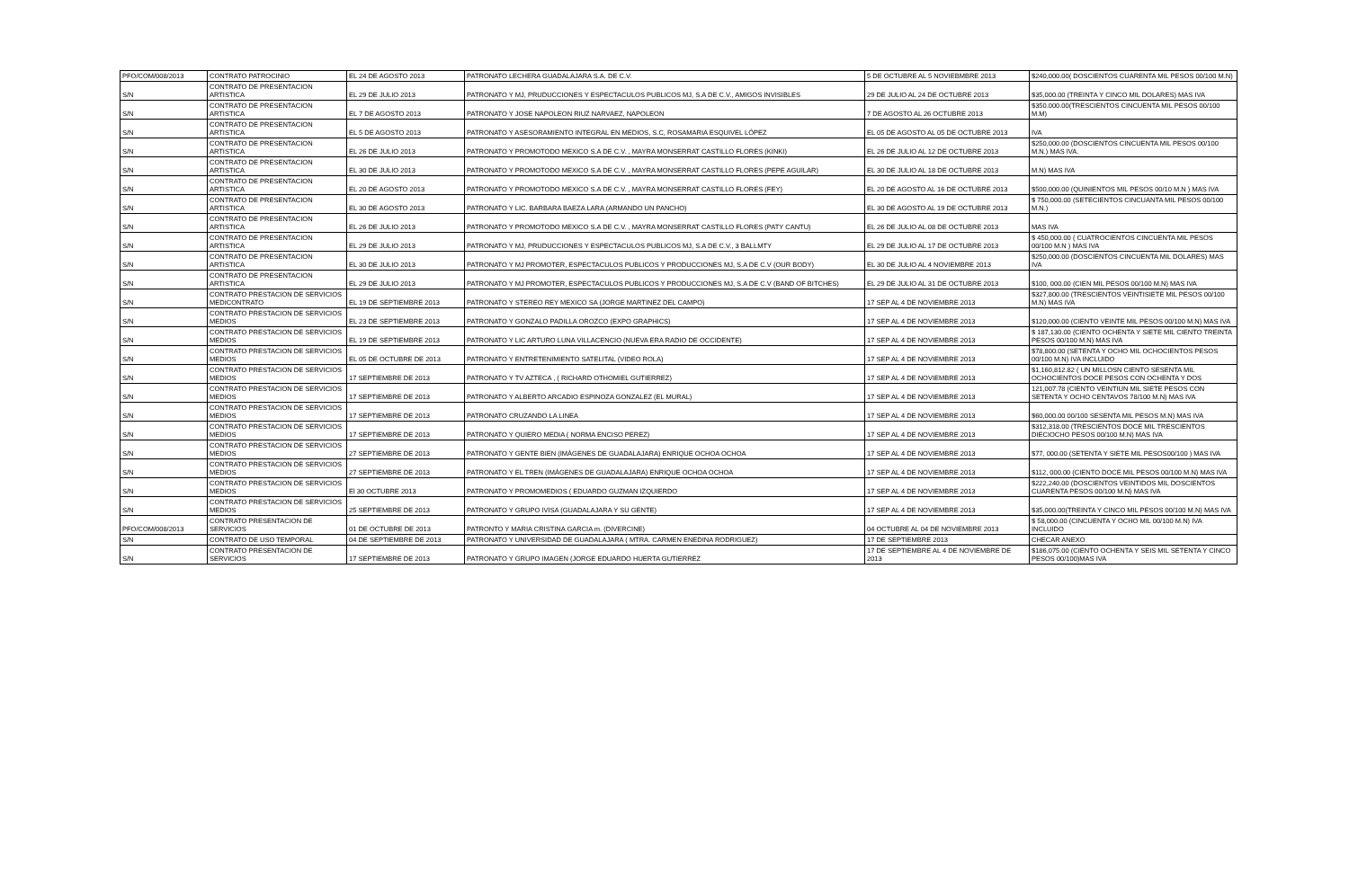| PFO/COM/008/2013 | CONTRATO PATROCINIO | EL 24 DE AGOSTO 2013 | PATRONATO LECHERA GUADALAJARA S.A. DE C.V. | 5 DE OCTUBRE AL 5 NOVIEBMBRE 2013 | $240,000.00( DOSCIENTOS CUARENTA MIL PESOS 00/100 M.N) |
| S/N | CONTRATO DE PRESENTACION ARTISTICA | EL 29 DE JULIO 2013 | PATRONATO Y MJ, PRUDUCCIONES Y ESPECTACULOS PUBLICOS MJ, S.A DE C.V., AMIGOS INVISIBLES | 29 DE JULIO AL 24 DE OCTUBRE 2013 | $35,000.00 (TREINTA Y CINCO MIL DOLARES) MAS IVA |
| S/N | CONTRATO DE PRESENTACION ARTISTICA | EL 7 DE AGOSTO 2013 | PATRONATO Y JOSE NAPOLEON RIUZ NARVAEZ, NAPOLEON | 7 DE AGOSTO AL 26 OCTUBRE 2013 | $350.000.00(TRESCIENTOS CINCUENTA MIL PESOS 00/100 M.M) |
| S/N | CONTRATO DE PRESENTACION ARTISTICA | EL 5 DE AGOSTO 2013 | PATRONATO Y ASESORAMIENTO INTEGRAL EN MEDIOS, S.C, ROSAMARIA ESQUIVEL LÓPEZ | EL 05 DE AGOSTO AL 05 DE OCTUBRE 2013 | IVA |
| S/N | CONTRATO DE PRESENTACION ARTISTICA | EL 26 DE JULIO 2013 | PATRONATO Y PROMOTODO MEXICO S.A DE C.V. , MAYRA MONSERRAT CASTILLO FLORES (KINKI) | EL 26 DE JULIO AL 12 DE OCTUBRE 2013 | $250,000.00 (DOSCIENTOS CINCUENTA MIL PESOS 00/100 M.N.) MAS IVA. |
| S/N | CONTRATO DE PRESENTACION ARTISTICA | EL 30 DE JULIO 2013 | PATRONATO Y PROMOTODO MEXICO S.A DE C.V. , MAYRA MONSERRAT CASTILLO FLORES (PEPE AGUILAR) | EL 30 DE JULIO AL 18 DE OCTUBRE 2013 | M.N) MAS IVA |
| S/N | CONTRATO DE PRESENTACION ARTISTICA | EL 20 DE AGOSTO 2013 | PATRONATO Y PROMOTODO MEXICO S.A DE C.V. , MAYRA MONSERRAT CASTILLO FLORES (FEY) | EL 20 DE AGOSTO AL 16 DE OCTUBRE 2013 | $500,000.00 (QUINIENTOS MIL PESOS 00/10 M.N ) MAS IVA |
| S/N | CONTRATO DE PRESENTACION ARTISTICA | EL 30 DE AGOSTO 2013 | PATRONATO Y LIC. BARBARA BAEZA LARA (ARMANDO UN PANCHO) | EL 30 DE AGOSTO AL 19 DE OCTUBRE 2013 | $ 750,000.00 (SETECIENTOS CINCUANTA MIL PESOS 00/100 M.N.) |
| S/N | CONTRATO DE PRESENTACION ARTISTICA | EL 26 DE JULIO 2013 | PATRONATO Y PROMOTODO MEXICO S.A DE C.V. , MAYRA MONSERRAT CASTILLO FLORES (PATY CANTU) | EL 26 DE JULIO AL 08 DE OCTUBRE 2013 | MAS IVA |
| S/N | CONTRATO DE PRESENTACION ARTISTICA | EL 29 DE JULIO 2013 | PATRONATO Y MJ, PRUDUCCIONES Y ESPECTACULOS PUBLICOS MJ, S.A DE C.V., 3 BALLMTY | EL 29 DE JULIO AL 17 DE OCTUBRE 2013 | $ 450,000.00 ( CUATROCIENTOS CINCUENTA MIL PESOS 00/100 M.N ) MAS IVA |
| S/N | CONTRATO DE PRESENTACION ARTISTICA | EL 30 DE JULIO 2013 | PATRONATO Y MJ PROMOTER, ESPECTACULOS PUBLICOS Y PRODUCCIONES MJ, S.A DE C.V (OUR BODY) | EL 30 DE JULIO AL 4 NOVIEMBRE 2013 | $250,000.00 (DOSCIENTOS CINCUENTA MIL DOLARES) MAS IVA |
| S/N | CONTRATO DE PRESENTACION ARTISTICA | EL 29 DE JULIO 2013 | PATRONATO Y MJ PROMOTER, ESPECTACULOS PUBLICOS Y PRODUCCIONES MJ, S.A DE C.V (BAND OF BITCHES) | EL 29 DE JULIO AL 31 DE OCTUBRE 2013 | $100, 000.00 (CIEN MIL PESOS 00/100 M.N) MAS IVA |
| S/N | CONTRATO PRESTACION DE SERVICIOS MEDICONTRATO | EL 19 DE SEPTIEMBRE 2013 | PATRONATO Y STEREO REY MEXICO SA (JORGE MARTINEZ DEL CAMPO) | 17 SEP AL 4 DE NOVIEMBRE 2013 | $327,800.00 (TRESCIENTOS VEINTISIETE MIL PESOS 00/100 M.N) MAS IVA |
| S/N | CONTRATO PRESTACION DE SERVICIOS MEDIOS | EL 23 DE SEPTIEMBRE 2013 | PATRONATO Y GONZALO PADILLA OROZCO (EXPO GRAPHICS) | 17 SEP AL 4 DE NOVIEMBRE 2013 | $120,000.00 (CIENTO VEINTE MIL PESOS 00/100 M.N) MAS IVA |
| S/N | CONTRATO PRESTACION DE SERVICIOS MEDIOS | EL 19 DE SEPTIEMBRE 2013 | PATRONATO Y LIC ARTURO LUNA VILLACENCIO (NUEVA ERA RADIO DE OCCIDENTE) | 17 SEP AL 4 DE NOVIEMBRE 2013 | $ 187,130.00 (CIENTO OCHENTA Y SIETE MIL CIENTO TREINTA PESOS 00/100 M.N) MAS IVA |
| S/N | CONTRATO PRESTACION DE SERVICIOS MEDIOS | EL 05 DE OCTUBRE DE 2013 | PATRONATO Y ENTRETENIMIENTO SATELITAL (VIDEO ROLA) | 17 SEP AL 4 DE NOVIEMBRE 2013 | $78,800.00 (SETENTA Y OCHO MIL OCHOCIENTOS PESOS 00/100 M.N) IVA INCLUIDO |
| S/N | CONTRATO PRESTACION DE SERVICIOS MEDIOS | 17 SEPTIEMBRE DE 2013 | PATRONATO Y TV AZTECA , ( RICHARD OTHOMIEL GUTIERREZ) | 17 SEP AL 4 DE NOVIEMBRE 2013 | $1,160,812.82 ( UN MILLOSN CIENTO SESENTA MIL OCHOCIENTOS DOCE PESOS CON OCHENTA Y DOS |
| S/N | CONTRATO PRESTACION DE SERVICIOS MEDIOS | 17 SEPTIEMBRE DE 2013 | PATRONATO Y ALBERTO ARCADIO ESPINOZA GONZALEZ (EL MURAL) | 17 SEP AL 4 DE NOVIEMBRE 2013 | 121,007.78 (CIENTO VEINTIUN MIL SIETE PESOS CON SETENTA Y OCHO CENTAVOS 78/100 M.N) MAS IVA |
| S/N | CONTRATO PRESTACION DE SERVICIOS MEDIOS | 17 SEPTIEMBRE DE 2013 | PATRONATO CRUZANDO LA LINEA | 17 SEP AL 4 DE NOVIEMBRE 2013 | $60,000.00 00/100 SESENTA MIL PESOS M.N) MAS IVA |
| S/N | CONTRATO PRESTACION DE SERVICIOS MEDIOS | 17 SEPTIEMBRE DE 2013 | PATRONATO Y QUIERO MEDIA ( NORMA ENCISO PEREZ) | 17 SEP AL 4 DE NOVIEMBRE 2013 | $312,318.00 (TRESCIENTOS DOCE MIL TRESCIENTOS DIECIOCHO PESOS 00/100 M.N) MAS IVA |
| S/N | CONTRATO PRESTACION DE SERVICIOS MEDIOS | 27 SEPTIEMBRE DE 2013 | PATRONATO Y GENTE BIEN (IMÁGENES DE GUADALAJARA) ENRIQUE OCHOA OCHOA | 17 SEP AL 4 DE NOVIEMBRE 2013 | $77, 000.00 (SETENTA Y SIETE MIL PESOS00/100 ) MAS IVA |
| S/N | CONTRATO PRESTACION DE SERVICIOS MEDIOS | 27 SEPTIEMBRE DE 2013 | PATRONATO Y EL TREN (IMÁGENES DE GUADALAJARA) ENRIQUE OCHOA OCHOA | 17 SEP AL 4 DE NOVIEMBRE 2013 | $112, 000.00 (CIENTO DOCE MIL PESOS 00/100 M.N) MAS IVA |
| S/N | CONTRATO PRESTACION DE SERVICIOS MEDIOS | El 30 OCTUBRE 2013 | PATRONATO Y PROMOMEDIOS ( EDUARDO GUZMAN IZQUIERDO | 17 SEP AL 4 DE NOVIEMBRE 2013 | $222,240.00 (DOSCIENTOS VEINTIDOS MIL DOSCIENTOS CUARENTA PESOS 00/100 M.N) MAS IVA |
| S/N | CONTRATO PRESTACION DE SERVICIOS MEDIOS | 25 SEPTIEMBRE DE 2013 | PATRONATO Y GRUPO IVISA (GUADALAJARA Y SU GENTE) | 17 SEP AL 4 DE NOVIEMBRE 2013 | $35,000.00(TREINTA Y CINCO MIL PESOS 00/100 M.N) MAS IVA |
| PFO/COM/008/2013 | CONTRATO PRESENTACION DE SERVICIOS | 01 DE OCTUBRE DE 2013 | PATRONTO Y MARIA CRISTINA GARCIA m. (DIVERCINE) | 04 OCTUBRE AL 04 DE NOVIEMBRE 2013 | $ 58,000.00 (CINCUENTA Y OCHO MIL 00/100 M.N) IVA INCLUIDO |
| S/N | CONTRATO DE USO TEMPORAL | 04 DE SEPTIEMBRE DE 2013 | PATRONATO Y UNIVERSIDAD DE GUADALAJARA ( MTRA. CARMEN ENEDINA RODRIGUEZ) | 17 DE SEPTIEMBRE 2013 | CHECAR ANEXO |
| S/N | CONTRATO PRESENTACION DE SERVICIOS | 17 SEPTIEMBRE DE 2013 | PATRONATO Y GRUPO IMAGEN (JORGE EDUARDO HUERTA GUTIERREZ | 17 DE SEPTIEMBRE AL 4 DE NOVIEMBRE DE 2013 | $186,075.00 (CIENTO OCHENTA Y SEIS MIL SETENTA Y CINCO PESOS 00/100)MAS IVA |